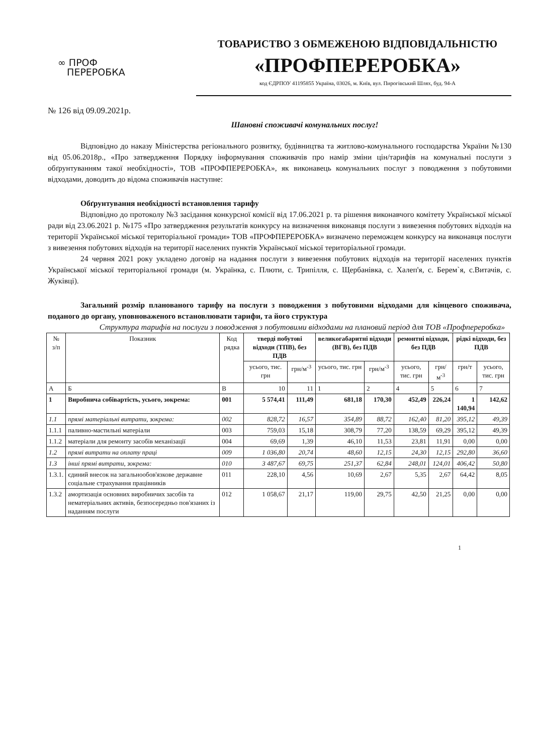∞ ПРОФ
ПЕРЕРОБКА
ТОВАРИСТВО З ОБМЕЖЕНОЮ ВІДПОВІДАЛЬНІСТЮ
«ПРОФПЕРЕРОБКА»
код ЄДРПОУ 41195855 Україна, 03026, м. Київ, вул. Пирогівський Шлях, буд. 94-А
№ 126 від 09.09.2021р.
Шановні споживачі комунальних послуг!
Відповідно до наказу Міністерства регіонального розвитку, будівництва та житлово-комунального господарства України №130 від 05.06.2018р., «Про затвердження Порядку інформування споживачів про намір зміни цін/тарифів на комунальні послуги з обґрунтуванням такої необхідності», ТОВ «ПРОФПЕРЕРОБКА», як виконавець комунальних послуг з поводження з побутовими відходами, доводить до відома споживачів наступне:
Обґрунтування необхідності встановлення тарифу
Відповідно до протоколу №3 засідання конкурсної комісії від 17.06.2021 р. та рішення виконавчого комітету Української міської ради від 23.06.2021 р. №175 «Про затвердження результатів конкурсу на визначення виконавця послуги з вивезення побутових відходів на території Української міської територіальної громади» ТОВ «ПРОФПЕРЕРОБКА» визначено переможцем конкурсу на виконавця послуги з вивезення побутових відходів на території населених пунктів Української міської територіальної громади.
24 червня 2021 року укладено договір на надання послуги з вивезення побутових відходів на території населених пунктів Української міської територіальної громади (м. Українка, с. Плюти, с. Трипілля, с. Щербанівка, с. Халеп'я, с. Берем`я, с.Витачів, с. Жуківці).
Загальний розмір планованого тарифу на послуги з поводження з побутовими відходами для кінцевого споживача, поданого до органу, уповноваженого встановлювати тарифи, та його структура
Структура тарифів на послуги з поводження з побутовими відходами на плановий період для ТОВ «Профпереробка»
| № з/п | Показник | Код рядка | тверді побутові відходи (ТПВ), без ПДВ | | великогабаритні відходи (ВГВ), без ПДВ | | ремонтні відходи, без ПДВ | | рідкі відходи, без ПДВ | |
| --- | --- | --- | --- | --- | --- | --- | --- | --- | --- | --- |
| | | | усього, тис. грн | грн/м<sup>-3</sup> | усього, тис. грн | грн/м<sup>-3</sup> | усього, тис. грн | грн/м<sup>-3</sup> | грн/т | усього, тис. грн |
| А | Б | В | 10 | 11 | 1 | 2 | 4 | 5 | 6 | 7 |
| 1 | Виробнича собівартість, усього, зокрема: | 001 | 5 574,41 | 111,49 | 681,18 | 170,30 | 452,49 | 226,24 | 1 140,94 | 142,62 |
| 1.1 | прямі матеріальні витрати, зокрема: | 002 | 828,72 | 16,57 | 354,89 | 88,72 | 162,40 | 81,20 | 395,12 | 49,39 |
| 1.1.1 | паливно-мастильні матеріали | 003 | 759,03 | 15,18 | 308,79 | 77,20 | 138,59 | 69,29 | 395,12 | 49,39 |
| 1.1.2 | матеріали для ремонту засобів механізації | 004 | 69,69 | 1,39 | 46,10 | 11,53 | 23,81 | 11,91 | 0,00 | 0,00 |
| 1.2 | прямі витрати на оплату праці | 009 | 1 036,80 | 20,74 | 48,60 | 12,15 | 24,30 | 12,15 | 292,80 | 36,60 |
| 1.3 | інші прямі витрати, зокрема: | 010 | 3 487,67 | 69,75 | 251,37 | 62,84 | 248,01 | 124,01 | 406,42 | 50,80 |
| 1.3.1. | єдиний внесок на загальнообов'язкове державне соціальне страхування працівників | 011 | 228,10 | 4,56 | 10,69 | 2,67 | 5,35 | 2,67 | 64,42 | 8,05 |
| 1.3.2 | амортизація основних виробничих засобів та нематеріальних активів, безпосередньо пов'язаних із наданням послуги | 012 | 1 058,67 | 21,17 | 119,00 | 29,75 | 42,50 | 21,25 | 0,00 | 0,00 |
1